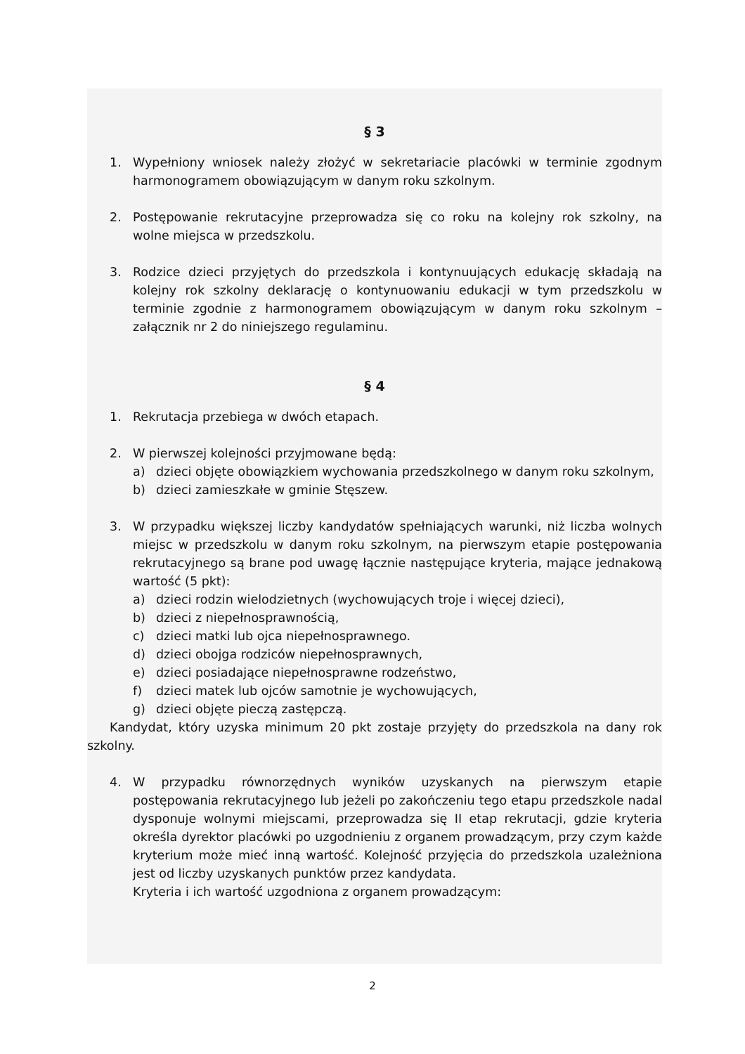§ 3
1. Wypełniony wniosek należy złożyć w sekretariacie placówki w terminie zgodnym harmonogramem obowiązującym w danym roku szkolnym.
2. Postępowanie rekrutacyjne przeprowadza się co roku na kolejny rok szkolny, na wolne miejsca w przedszkolu.
3. Rodzice dzieci przyjętych do przedszkola i kontynuujących edukację składają na kolejny rok szkolny deklarację o kontynuowaniu edukacji w tym przedszkolu w terminie zgodnie z harmonogramem obowiązującym w danym roku szkolnym – załącznik nr 2 do niniejszego regulaminu.
§ 4
1. Rekrutacja przebiega w dwóch etapach.
2. W pierwszej kolejności przyjmowane będą:
a) dzieci objęte obowiązkiem wychowania przedszkolnego w danym roku szkolnym,
b) dzieci zamieszkałe w gminie Stęszew.
3. W przypadku większej liczby kandydatów spełniających warunki, niż liczba wolnych miejsc w przedszkolu w danym roku szkolnym, na pierwszym etapie postępowania rekrutacyjnego są brane pod uwagę łącznie następujące kryteria, mające jednakową wartość (5 pkt):
a) dzieci rodzin wielodzietnych (wychowujących troje i więcej dzieci),
b) dzieci z niepełnosprawnością,
c) dzieci matki lub ojca niepełnosprawnego.
d) dzieci obojga rodziców niepełnosprawnych,
e) dzieci posiadające niepełnosprawne rodzeństwo,
f) dzieci matek lub ojców samotnie je wychowujących,
g) dzieci objęte pieczą zastępczą.
Kandydat, który uzyska minimum 20 pkt zostaje przyjęty do przedszkola na dany rok szkolny.
4. W przypadku równorzędnych wyników uzyskanych na pierwszym etapie postępowania rekrutacyjnego lub jeżeli po zakończeniu tego etapu przedszkole nadal dysponuje wolnymi miejscami, przeprowadza się II etap rekrutacji, gdzie kryteria określa dyrektor placówki po uzgodnieniu z organem prowadzącym, przy czym każde kryterium może mieć inną wartość. Kolejność przyjęcia do przedszkola uzależniona jest od liczby uzyskanych punktów przez kandydata.
Kryteria i ich wartość uzgodniona z organem prowadzącym:
2